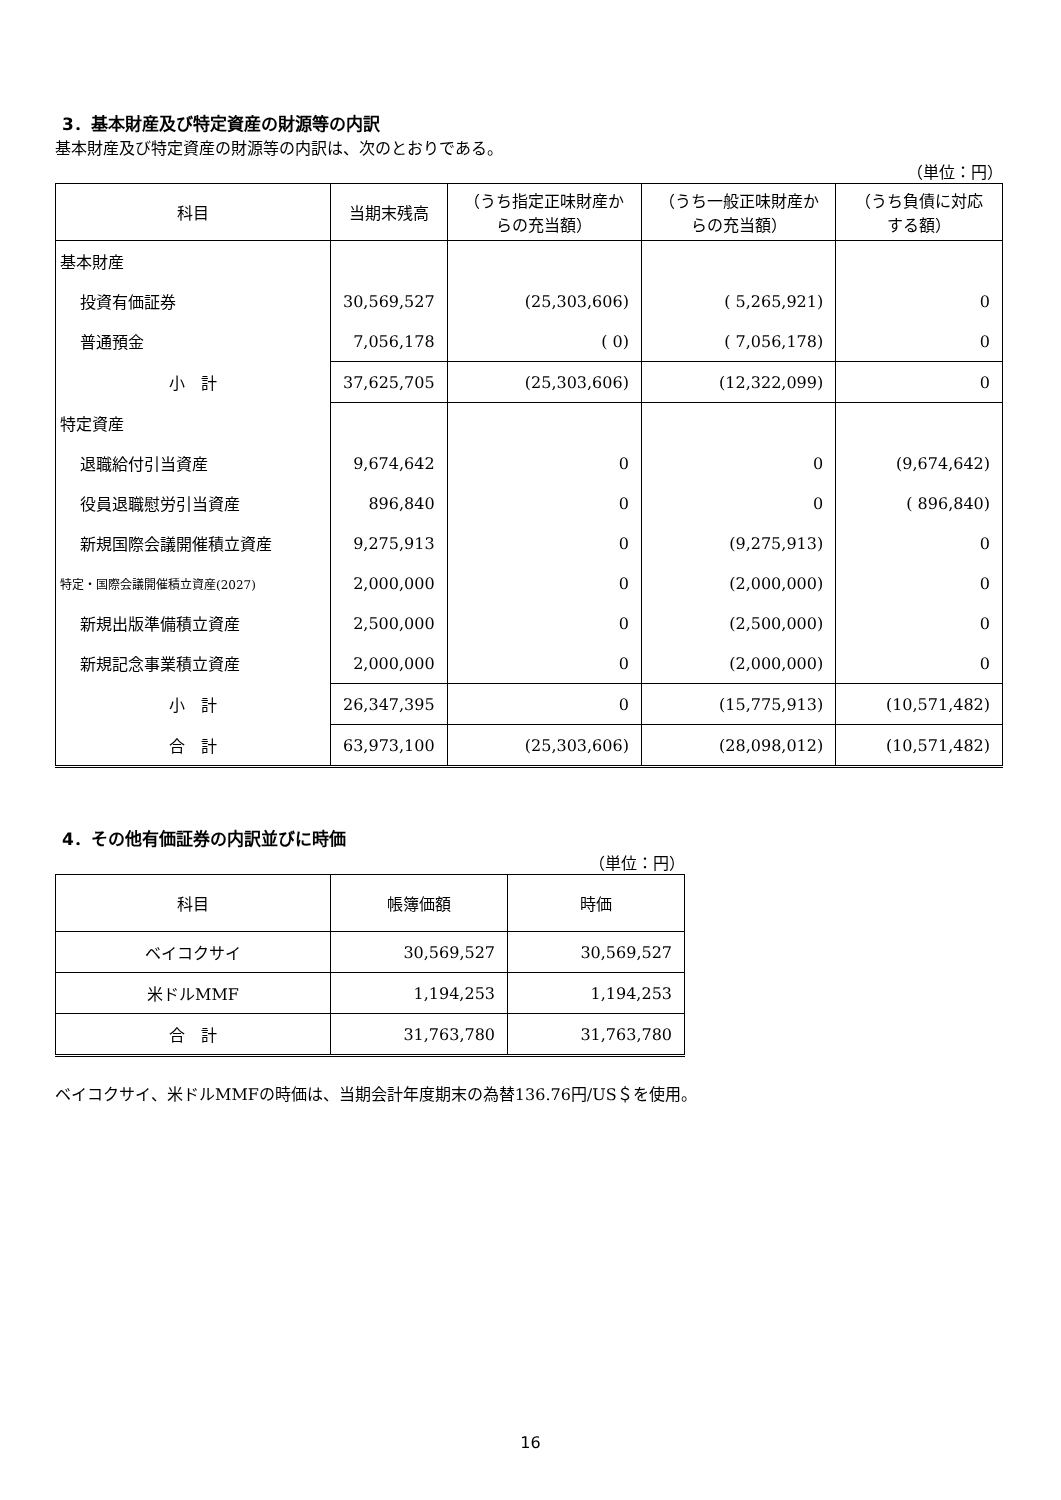3．基本財産及び特定資産の財源等の内訳
基本財産及び特定資産の財源等の内訳は、次のとおりである。
（単位：円）
| 科目 | 当期末残高 | （うち指定正味財産からの充当額） | （うち一般正味財産からの充当額） | （うち負債に対応する額） |
| --- | --- | --- | --- | --- |
| 基本財産 | | | | |
| 投資有価証券 | 30,569,527 | (25,303,606) | ( 5,265,921) | 0 |
| 普通預金 | 7,056,178 | ( 0) | ( 7,056,178) | 0 |
| 小 計 | 37,625,705 | (25,303,606) | (12,322,099) | 0 |
| 特定資産 | | | | |
| 退職給付引当資産 | 9,674,642 | 0 | 0 | (9,674,642) |
| 役員退職慰労引当資産 | 896,840 | 0 | 0 | ( 896,840) |
| 新規国際会議開催積立資産 | 9,275,913 | 0 | (9,275,913) | 0 |
| 特定・国際会議開催積立資産(2027) | 2,000,000 | 0 | (2,000,000) | 0 |
| 新規出版準備積立資産 | 2,500,000 | 0 | (2,500,000) | 0 |
| 新規記念事業積立資産 | 2,000,000 | 0 | (2,000,000) | 0 |
| 小 計 | 26,347,395 | 0 | (15,775,913) | (10,571,482) |
| 合 計 | 63,973,100 | (25,303,606) | (28,098,012) | (10,571,482) |
4．その他有価証券の内訳並びに時価
（単位：円）
| 科目 | 帳簿価額 | 時価 |
| --- | --- | --- |
| ベイコクサイ | 30,569,527 | 30,569,527 |
| 米ドルMMF | 1,194,253 | 1,194,253 |
| 合 計 | 31,763,780 | 31,763,780 |
ベイコクサイ、米ドルMMFの時価は、当期会計年度期末の為替136.76円/US＄を使用。
16